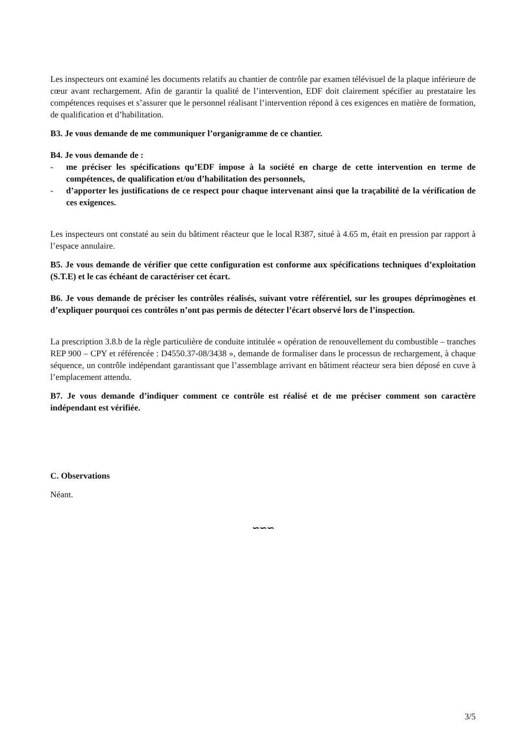Les inspecteurs ont examiné les documents relatifs au chantier de contrôle par examen télévisuel de la plaque inférieure de cœur avant rechargement. Afin de garantir la qualité de l’intervention, EDF doit clairement spécifier au prestataire les compétences requises et s’assurer que le personnel réalisant l’intervention répond à ces exigences en matière de formation, de qualification et d’habilitation.
B3. Je vous demande de me communiquer l’organigramme de ce chantier.
B4. Je vous demande de :
- me préciser les spécifications qu’EDF impose à la société en charge de cette intervention en terme de compétences, de qualification et/ou d’habilitation des personnels,
- d’apporter les justifications de ce respect pour chaque intervenant ainsi que la traçabilité de la vérification de ces exigences.
Les inspecteurs ont constaté au sein du bâtiment réacteur que le local R387, situé à 4.65 m, était en pression par rapport à l’espace annulaire.
B5. Je vous demande de vérifier que cette configuration est conforme aux spécifications techniques d’exploitation (S.T.E) et le cas échéant de caractériser cet écart.
B6. Je vous demande de préciser les contrôles réalisés, suivant votre référentiel, sur les groupes déprimogènes et d’expliquer pourquoi ces contrôles n’ont pas permis de détecter l’écart observé lors de l’inspection.
La prescription 3.8.b de la règle particulière de conduite intitulée « opération de renouvellement du combustible – tranches REP 900 – CPY et référencée : D4550.37-08/3438 », demande de formaliser dans le processus de rechargement, à chaque séquence, un contrôle indépendant garantissant que l’assemblage arrivant en bâtiment réacteur sera bien déposé en cuve à l’emplacement attendu.
B7. Je vous demande d’indiquer comment ce contrôle est réalisé et de me préciser comment son caractère indépendant est vérifiée.
C. Observations
Néant.
∽∽∽
3/5